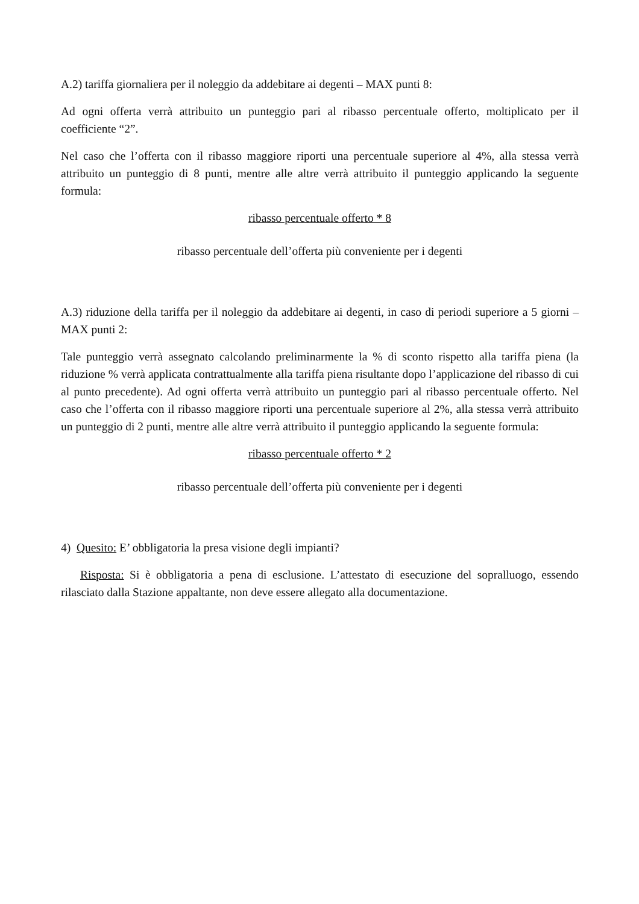A.2) tariffa giornaliera per il noleggio da addebitare ai degenti – MAX punti 8:
Ad ogni offerta verrà attribuito un punteggio pari al ribasso percentuale offerto, moltiplicato per il coefficiente “2”.
Nel caso che l’offerta con il ribasso maggiore riporti una percentuale superiore al 4%, alla stessa verrà attribuito un punteggio di 8 punti, mentre alle altre verrà attribuito il punteggio applicando la seguente formula:
ribasso percentuale offerto * 8
ribasso percentuale dell’offerta più conveniente per i degenti
A.3) riduzione della tariffa per il noleggio da addebitare ai degenti, in caso di periodi superiore a 5 giorni – MAX punti 2:
Tale punteggio verrà assegnato calcolando preliminarmente la % di sconto rispetto alla tariffa piena (la riduzione % verrà applicata contrattualmente alla tariffa piena risultante dopo l’applicazione del ribasso di cui al punto precedente). Ad ogni offerta verrà attribuito un punteggio pari al ribasso percentuale offerto. Nel caso che l’offerta con il ribasso maggiore riporti una percentuale superiore al 2%, alla stessa verrà attribuito un punteggio di 2 punti, mentre alle altre verrà attribuito il punteggio applicando la seguente formula:
ribasso percentuale offerto * 2
ribasso percentuale dell’offerta più conveniente per i degenti
4) Quesito: E’ obbligatoria la presa visione degli impianti?
Risposta: Si è obbligatoria a pena di esclusione. L’attestato di esecuzione del sopralluogo, essendo rilasciato dalla Stazione appaltante, non deve essere allegato alla documentazione.